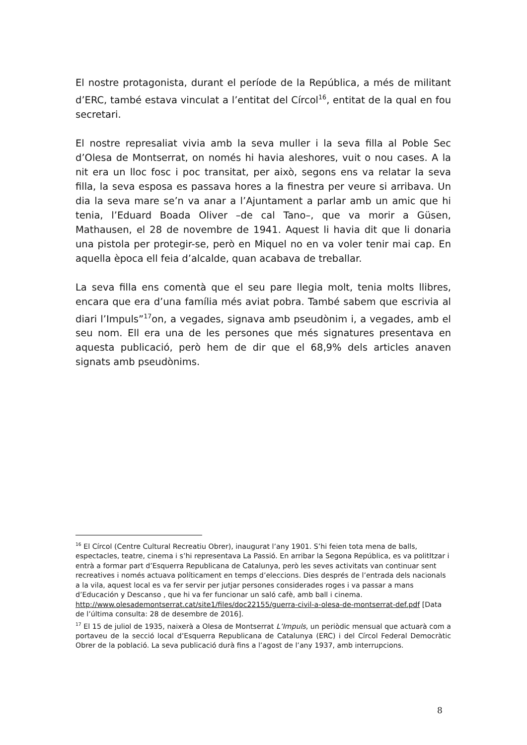El nostre protagonista, durant el període de la República, a més de militant d’ERC, també estava vinculat a l’entitat del Círcol<sup>16</sup>, entitat de la qual en fou secretari.
El nostre represaliat vivia amb la seva muller i la seva filla al Poble Sec d’Olesa de Montserrat, on només hi havia aleshores, vuit o nou cases. A la nit era un lloc fosc i poc transitat, per això, segons ens va relatar la seva filla, la seva esposa es passava hores a la finestra per veure si arribava. Un dia la seva mare se’n va anar a l’Ajuntament a parlar amb un amic que hi tenia, l’Eduard Boada Oliver –de cal Tano–, que va morir a Güsen, Mathausen, el 28 de novembre de 1941. Aquest li havia dit que li donaria una pistola per protegir-se, però en Miquel no en va voler tenir mai cap. En aquella època ell feia d’alcalde, quan acabava de treballar.
La seva filla ens comentà que el seu pare llegia molt, tenia molts llibres, encara que era d’una família més aviat pobra. També sabem que escrivia al diari l’Impuls”<sup>17</sup>on, a vegades, signava amb pseudònim i, a vegades, amb el seu nom. Ell era una de les persones que més signatures presentava en aquesta publicació, però hem de dir que el 68,9% dels articles anaven signats amb pseudònims.
<sup>16</sup> El Círcol (Centre Cultural Recreatiu Obrer), inaugurat l’any 1901. S’hi feien tota mena de balls, espectacles, teatre, cinema i s’hi representava La Passió. En arribar la Segona República, es va politItzar i entrà a formar part d’Esquerra Republicana de Catalunya, però les seves activitats van continuar sent recreatives i només actuava políticament en temps d’eleccions. Dies després de l’entrada dels nacionals a la vila, aquest local es va fer servir per jutjar persones considerades roges i va passar a mans d’Educación y Descanso , que hi va fer funcionar un saló cafè, amb ball i cinema.
http://www.olesademontserrat.cat/site1/files/doc22155/guerra-civil-a-olesa-de-montserrat-def.pdf [Data de l’última consulta: 28 de desembre de 2016].
<sup>17</sup> El 15 de juliol de 1935, naixerà a Olesa de Montserrat L’Impuls, un periòdic mensual que actuarà com a portaveu de la secció local d’Esquerra Republicana de Catalunya (ERC) i del Círcol Federal Democràtic Obrer de la població. La seva publicació durà fins a l’agost de l’any 1937, amb interrupcions.
8